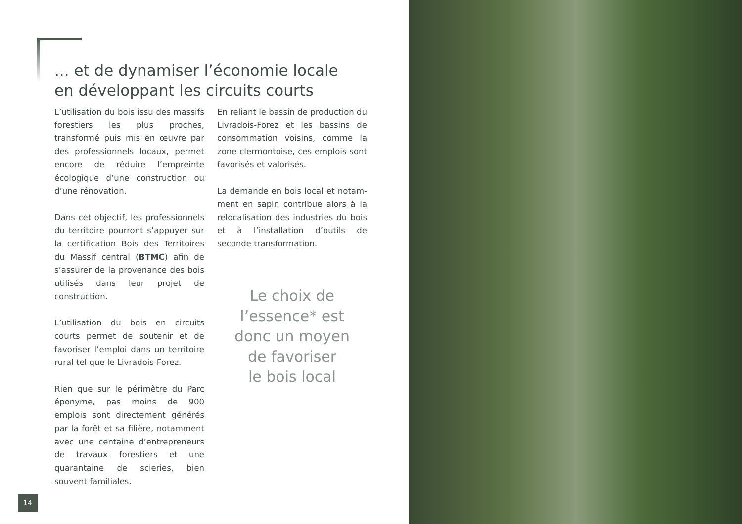... et de dynamiser l’économie locale
en développant les circuits courts
L’utilisation du bois issu des massifs forestiers les plus proches, transformé puis mis en œuvre par des profession­nels locaux, permet encore de réduire l’empreinte écologique d’une construc­tion ou d’une rénovation.
Dans cet objectif, les professionnels du territoire pourront s’appuyer sur la cer­tification Bois des Territoires du Massif central (BTMC) afin de s’assurer de la provenance des bois utilisés dans leur projet de construction.
L’utilisation du bois en circuits courts permet de soutenir et de favoriser l’em­ploi dans un territoire rural tel que le Livradois-Forez.
Rien que sur le périmètre du Parc épo­nyme, pas moins de 900 emplois sont directement générés par la forêt et sa filière, notamment avec une centaine d’entrepreneurs de travaux forestiers et une quarantaine de scieries, bien souvent familiales.
En reliant le bassin de production du Livradois-Forez et les bassins de consommation voisins, comme la zone clermontoise, ces emplois sont favori­sés et valorisés.
La demande en bois local et notam­ment en sapin contribue alors à la relocalisation des industries du bois et à l’installation d’outils de seconde transformation.
Le choix de
l’essence* est
donc un moyen
de favoriser
le bois local
14